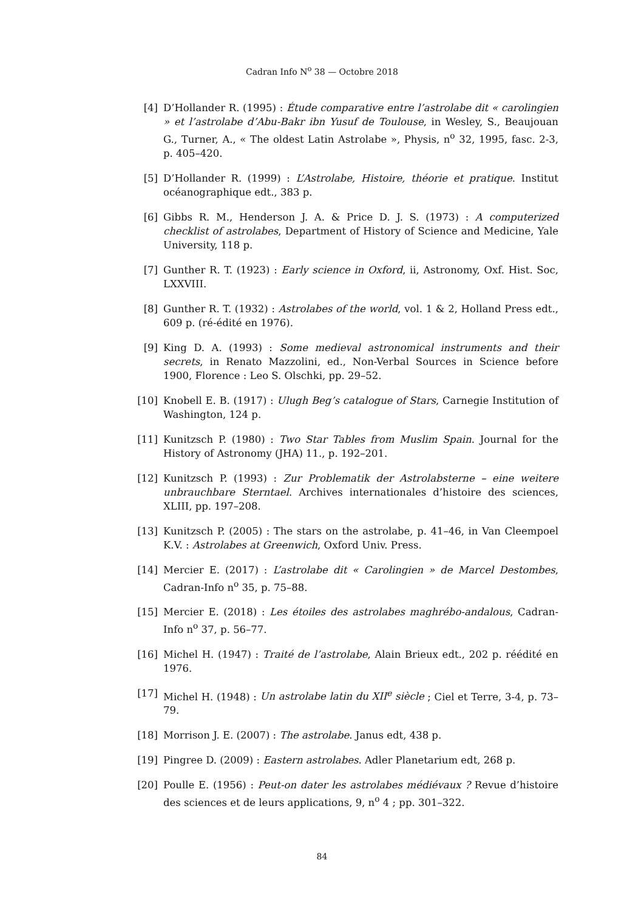Cadran Info N<sup>o</sup> 38 — Octobre 2018
[4] D’Hollander R. (1995) : Étude comparative entre l’astrolabe dit « carolingien » et l’astrolabe d’Abu-Bakr ibn Yusuf de Toulouse, in Wesley, S., Beaujouan G., Turner, A., « The oldest Latin Astrolabe », Physis, n<sup>o</sup> 32, 1995, fasc. 2-3, p. 405–420.
[5] D’Hollander R. (1999) : L’Astrolabe, Histoire, théorie et pratique. Institut océanographique edt., 383 p.
[6] Gibbs R. M., Henderson J. A. & Price D. J. S. (1973) : A computerized checklist of astrolabes, Department of History of Science and Medicine, Yale University, 118 p.
[7] Gunther R. T. (1923) : Early science in Oxford, ii, Astronomy, Oxf. Hist. Soc, LXXVIII.
[8] Gunther R. T. (1932) : Astrolabes of the world, vol. 1 & 2, Holland Press edt., 609 p. (ré-édité en 1976).
[9] King D. A. (1993) : Some medieval astronomical instruments and their secrets, in Renato Mazzolini, ed., Non-Verbal Sources in Science before 1900, Florence : Leo S. Olschki, pp. 29–52.
[10] Knobell E. B. (1917) : Ulugh Beg’s catalogue of Stars, Carnegie Institution of Washington, 124 p.
[11] Kunitzsch P. (1980) : Two Star Tables from Muslim Spain. Journal for the History of Astronomy (JHA) 11., p. 192–201.
[12] Kunitzsch P. (1993) : Zur Problematik der Astrolabsterne – eine weitere unbrauchbare Sterntael. Archives internationales d’histoire des sciences, XLIII, pp. 197–208.
[13] Kunitzsch P. (2005) : The stars on the astrolabe, p. 41–46, in Van Cleempoel K.V. : Astrolabes at Greenwich, Oxford Univ. Press.
[14] Mercier E. (2017) : L’astrolabe dit « Carolingien » de Marcel Destombes, Cadran-Info n<sup>o</sup> 35, p. 75–88.
[15] Mercier E. (2018) : Les étoiles des astrolabes maghrébo-andalous, Cadran-Info n<sup>o</sup> 37, p. 56–77.
[16] Michel H. (1947) : Traité de l’astrolabe, Alain Brieux edt., 202 p. réédité en 1976.
[17] Michel H. (1948) : Un astrolabe latin du XII<sup>e</sup> siècle ; Ciel et Terre, 3-4, p. 73–79.
[18] Morrison J. E. (2007) : The astrolabe. Janus edt, 438 p.
[19] Pingree D. (2009) : Eastern astrolabes. Adler Planetarium edt, 268 p.
[20] Poulle E. (1956) : Peut-on dater les astrolabes médiévaux ? Revue d’histoire des sciences et de leurs applications, 9, n<sup>o</sup> 4 ; pp. 301–322.
84